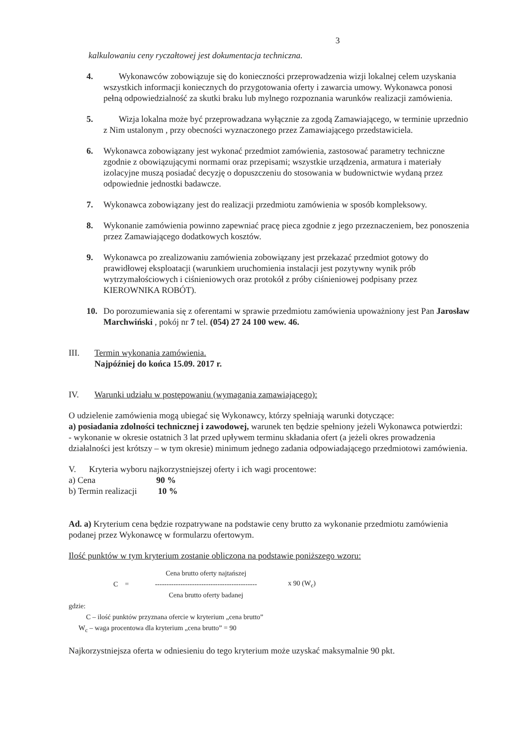3
kalkulowaniu ceny ryczałtowej jest dokumentacja techniczna.
4. Wykonawców zobowiązuje się do konieczności przeprowadzenia wizji lokalnej celem uzyskania wszystkich informacji koniecznych do przygotowania oferty i zawarcia umowy. Wykonawca ponosi pełną odpowiedzialność za skutki braku lub mylnego rozpoznania warunków realizacji zamówienia.
5. Wizja lokalna może być przeprowadzana wyłącznie za zgodą Zamawiającego, w terminie uprzednio z Nim ustalonym , przy obecności wyznaczonego przez Zamawiającego przedstawiciela.
6. Wykonawca zobowiązany jest wykonać przedmiot zamówienia, zastosować parametry techniczne zgodnie z obowiązującymi normami oraz przepisami; wszystkie urządzenia, armatura i materiały izolacyjne muszą posiadać decyzję o dopuszczeniu do stosowania w budownictwie wydaną przez odpowiednie jednostki badawcze.
7. Wykonawca zobowiązany jest do realizacji przedmiotu zamówienia w sposób kompleksowy.
8. Wykonanie zamówienia powinno zapewniać pracę pieca zgodnie z jego przeznaczeniem, bez ponoszenia przez Zamawiającego dodatkowych kosztów.
9. Wykonawca po zrealizowaniu zamówienia zobowiązany jest przekazać przedmiot gotowy do prawidłowej eksploatacji (warunkiem uruchomienia instalacji jest pozytywny wynik prób wytrzymałościowych i ciśnieniowych oraz protokół z próby ciśnieniowej podpisany przez KIEROWNIKA ROBÓT).
10. Do porozumiewania się z oferentami w sprawie przedmiotu zamówienia upoważniony jest Pan Jarosław Marchwiński , pokój nr 7 tel. (054) 27 24 100 wew. 46.
III. Termin wykonania zamówienia.
Najpóźniej do końca 15.09. 2017 r.
IV. Warunki udziału w postępowaniu (wymagania zamawiającego):
O udzielenie zamówienia mogą ubiegać się Wykonawcy, którzy spełniają warunki dotyczące:
a) posiadania zdolności technicznej i zawodowej, warunek ten będzie spełniony jeżeli Wykonawca potwierdzi:
- wykonanie w okresie ostatnich 3 lat przed upływem terminu składania ofert (a jeżeli okres prowadzenia działalności jest krótszy – w tym okresie) minimum jednego zadania odpowiadającego przedmiotowi zamówienia.
V. Kryteria wyboru najkorzystniejszej oferty i ich wagi procentowe:
a) Cena 90 %
b) Termin realizacji 10 %
Ad. a) Kryterium cena będzie rozpatrywane na podstawie ceny brutto za wykonanie przedmiotu zamówienia podanej przez Wykonawcę w formularzu ofertowym.
Ilość punktów w tym kryterium zostanie obliczona na podstawie poniższego wzoru:
C = Cena brutto oferty najtańszej
--------------------------------------------
Cena brutto oferty badanej x 90 (W<sub>c</sub>)
gdzie:
C – ilość punktów przyznana ofercie w kryterium „cena brutto”
W<sub>c</sub> – waga procentowa dla kryterium „cena brutto” = 90
Najkorzystniejsza oferta w odniesieniu do tego kryterium może uzyskać maksymalnie 90 pkt.